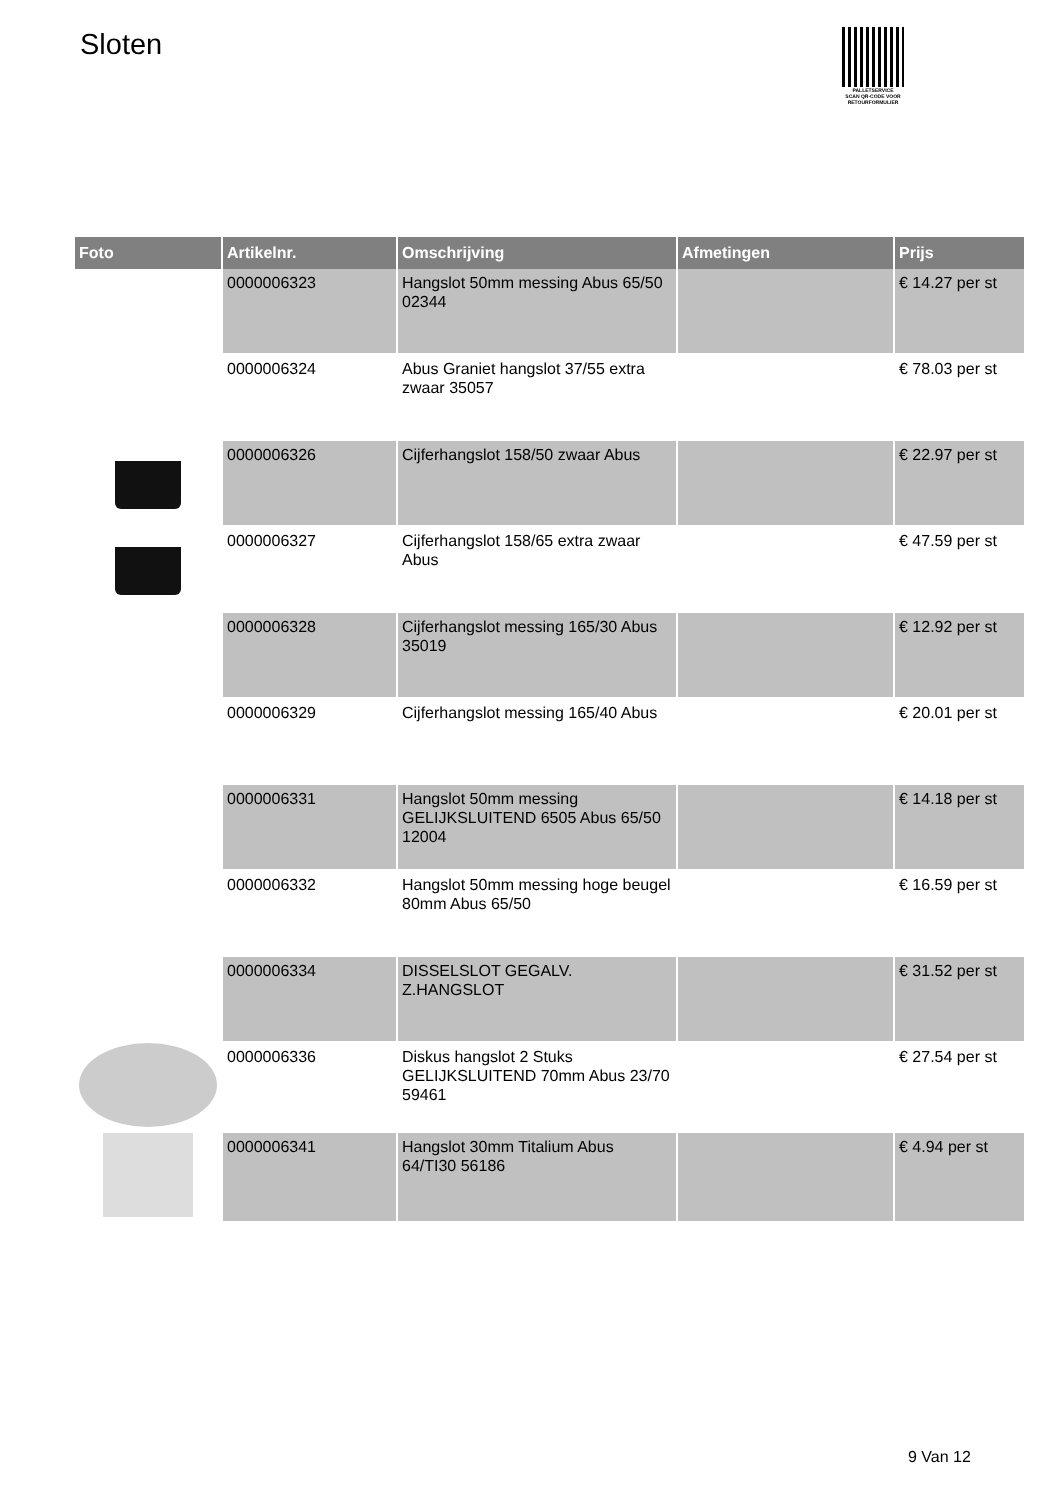Sloten
PALLETSERVICE
SCAN QR-CODE VOOR RETOURFORMULIER
| Foto | Artikelnr. | Omschrijving | Afmetingen | Prijs |
| --- | --- | --- | --- | --- |
| | 0000006323 | Hangslot 50mm messing Abus 65/50 02344 | | € 14.27 per st |
| | 0000006324 | Abus Graniet hangslot 37/55 extra zwaar 35057 | | € 78.03 per st |
| | 0000006326 | Cijferhangslot 158/50 zwaar Abus | | € 22.97 per st |
| | 0000006327 | Cijferhangslot 158/65 extra zwaar Abus | | € 47.59 per st |
| | 0000006328 | Cijferhangslot messing 165/30 Abus 35019 | | € 12.92 per st |
| | 0000006329 | Cijferhangslot messing 165/40 Abus | | € 20.01 per st |
| | 0000006331 | Hangslot 50mm messing GELIJKSLUITEND 6505 Abus 65/50 12004 | | € 14.18 per st |
| | 0000006332 | Hangslot 50mm messing hoge beugel 80mm Abus 65/50 | | € 16.59 per st |
| | 0000006334 | DISSELSLOT GEGALV. Z.HANGSLOT | | € 31.52 per st |
| | 0000006336 | Diskus hangslot 2 Stuks GELIJKSLUITEND 70mm Abus 23/70 59461 | | € 27.54 per st |
| | 0000006341 | Hangslot 30mm Titalium Abus 64/TI30 56186 | | € 4.94 per st |
9 Van 12